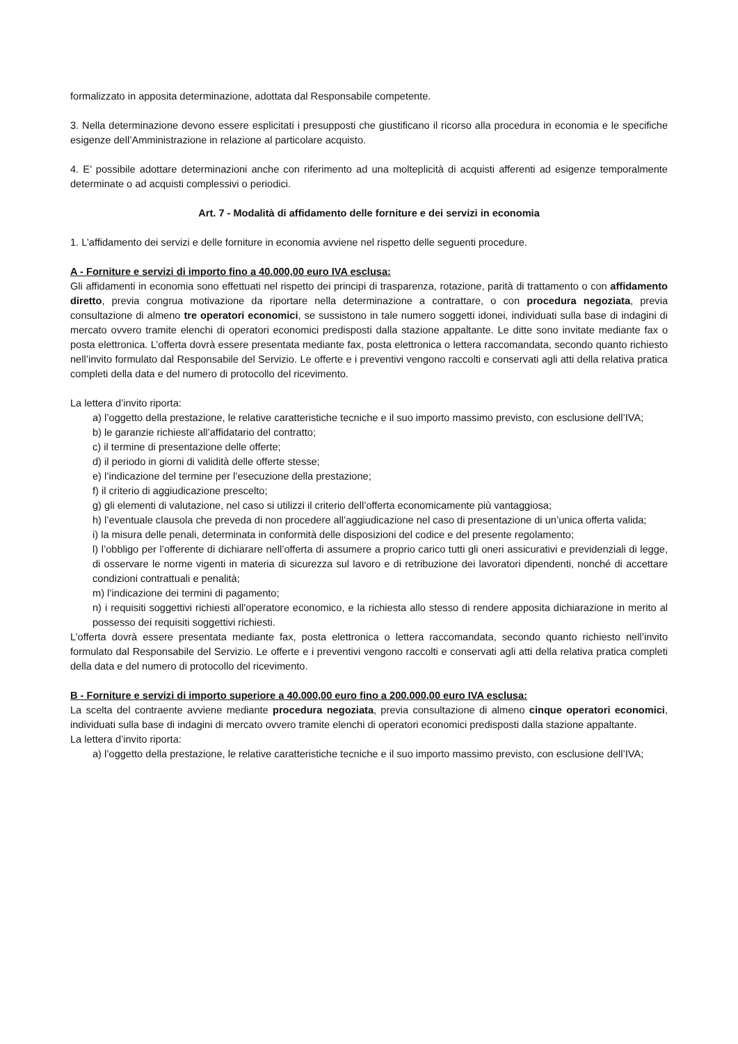formalizzato in apposita determinazione, adottata dal Responsabile competente.
3. Nella determinazione devono essere esplicitati i presupposti che giustificano il ricorso alla procedura in economia e le specifiche esigenze dell’Amministrazione in relazione al particolare acquisto.
4. E’ possibile adottare determinazioni anche con riferimento ad una molteplicità di acquisti afferenti ad esigenze temporalmente determinate o ad acquisti complessivi o periodici.
Art. 7 - Modalità di affidamento delle forniture e dei servizi in economia
1. L’affidamento dei servizi e delle forniture in economia avviene nel rispetto delle seguenti procedure.
A - Forniture e servizi di importo fino a 40.000,00 euro IVA esclusa:
Gli affidamenti in economia sono effettuati nel rispetto dei principi di trasparenza, rotazione, parità di trattamento o con affidamento diretto, previa congrua motivazione da riportare nella determinazione a contrattare, o con procedura negoziata, previa consultazione di almeno tre operatori economici, se sussistono in tale numero soggetti idonei, individuati sulla base di indagini di mercato ovvero tramite elenchi di operatori economici predisposti dalla stazione appaltante. Le ditte sono invitate mediante fax o posta elettronica. L’offerta dovrà essere presentata mediante fax, posta elettronica o lettera raccomandata, secondo quanto richiesto nell’invito formulato dal Responsabile del Servizio. Le offerte e i preventivi vengono raccolti e conservati agli atti della relativa pratica completi della data e del numero di protocollo del ricevimento.
La lettera d’invito riporta:
a) l’oggetto della prestazione, le relative caratteristiche tecniche e il suo importo massimo previsto, con esclusione dell’IVA;
b) le garanzie richieste all’affidatario del contratto;
c) il termine di presentazione delle offerte;
d) il periodo in giorni di validità delle offerte stesse;
e) l’indicazione del termine per l’esecuzione della prestazione;
f) il criterio di aggiudicazione prescelto;
g) gli elementi di valutazione, nel caso si utilizzi il criterio dell’offerta economicamente più vantaggiosa;
h) l’eventuale clausola che preveda di non procedere all’aggiudicazione nel caso di presentazione di un’unica offerta valida;
i) la misura delle penali, determinata in conformità delle disposizioni del codice e del presente regolamento;
l) l’obbligo per l’offerente di dichiarare nell’offerta di assumere a proprio carico tutti gli oneri assicurativi e previdenziali di legge, di osservare le norme vigenti in materia di sicurezza sul lavoro e di retribuzione dei lavoratori dipendenti, nonché di accettare condizioni contrattuali e penalità;
m) l’indicazione dei termini di pagamento;
n) i requisiti soggettivi richiesti all’operatore economico, e la richiesta allo stesso di rendere apposita dichiarazione in merito al possesso dei requisiti soggettivi richiesti.
L’offerta dovrà essere presentata mediante fax, posta elettronica o lettera raccomandata, secondo quanto richiesto nell’invito formulato dal Responsabile del Servizio. Le offerte e i preventivi vengono raccolti e conservati agli atti della relativa pratica completi della data e del numero di protocollo del ricevimento.
B - Forniture e servizi di importo superiore a 40.000,00 euro fino a 200.000,00 euro IVA esclusa:
La scelta del contraente avviene mediante procedura negoziata, previa consultazione di almeno cinque operatori economici, individuati sulla base di indagini di mercato ovvero tramite elenchi di operatori economici predisposti dalla stazione appaltante.
La lettera d’invito riporta:
a) l’oggetto della prestazione, le relative caratteristiche tecniche e il suo importo massimo previsto, con esclusione dell’IVA;